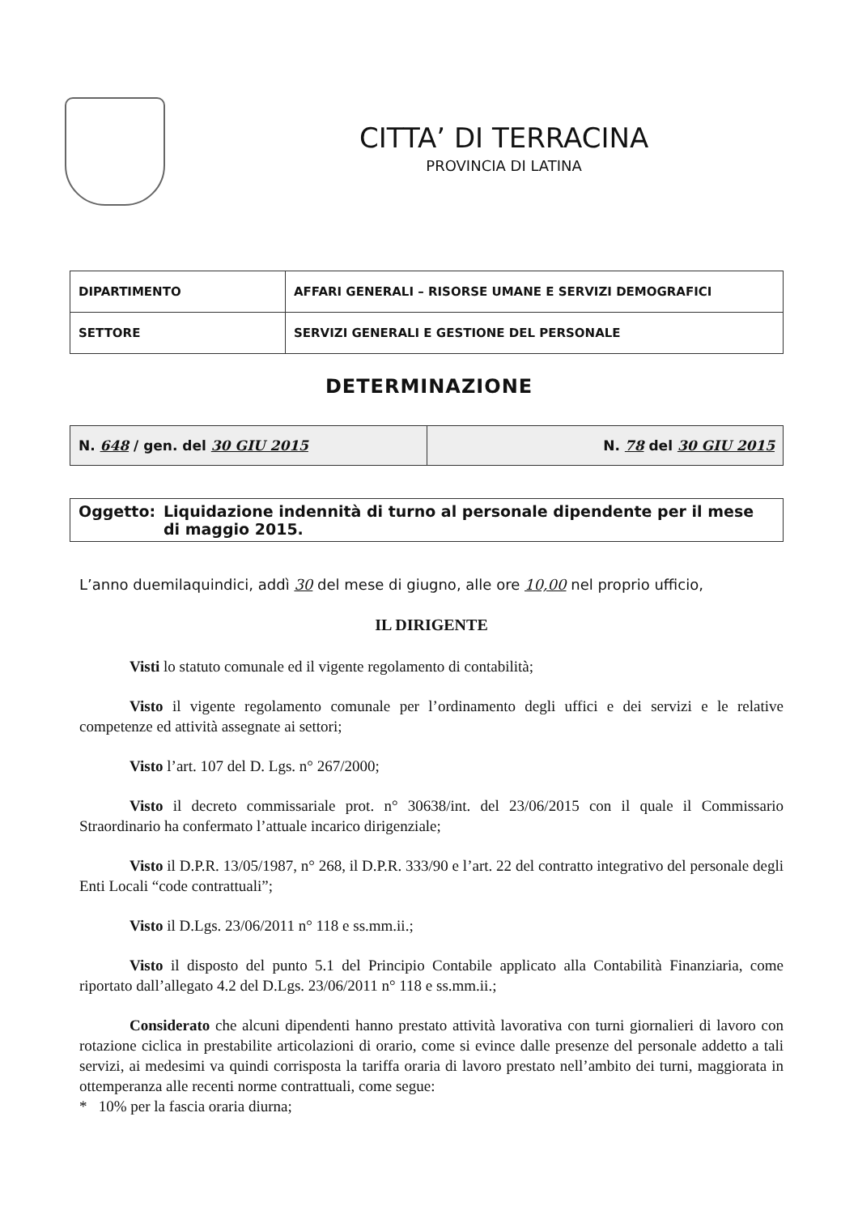CITTA’ DI TERRACINA
PROVINCIA DI LATINA
| DIPARTIMENTO | AFFARI GENERALI – RISORSE UMANE E SERVIZI DEMOGRAFICI |
| SETTORE | SERVIZI GENERALI E GESTIONE DEL PERSONALE |
DETERMINAZIONE
| N. 648 / gen. del 30 GIU 2015 | N. 78 del 30 GIU 2015 |
Oggetto: Liquidazione indennità di turno al personale dipendente per il mese
di maggio 2015.
L’anno duemilaquindici, addì 30 del mese di giugno, alle ore 10,00 nel proprio ufficio,
IL DIRIGENTE
Visti lo statuto comunale ed il vigente regolamento di contabilità;
Visto il vigente regolamento comunale per l’ordinamento degli uffici e dei servizi e le relative competenze ed attività assegnate ai settori;
Visto l’art. 107 del D. Lgs. n° 267/2000;
Visto il decreto commissariale prot. n° 30638/int. del 23/06/2015 con il quale il Commissario Straordinario ha confermato l’attuale incarico dirigenziale;
Visto il D.P.R. 13/05/1987, n° 268, il D.P.R. 333/90 e l’art. 22 del contratto integrativo del personale degli Enti Locali “code contrattuali”;
Visto il D.Lgs. 23/06/2011 n° 118 e ss.mm.ii.;
Visto il disposto del punto 5.1 del Principio Contabile applicato alla Contabilità Finanziaria, come riportato dall’allegato 4.2 del D.Lgs. 23/06/2011 n° 118 e ss.mm.ii.;
Considerato che alcuni dipendenti hanno prestato attività lavorativa con turni giornalieri di lavoro con rotazione ciclica in prestabilite articolazioni di orario, come si evince dalle presenze del personale addetto a tali servizi, ai medesimi va quindi corrisposta la tariffa oraria di lavoro prestato nell’ambito dei turni, maggiorata in ottemperanza alle recenti norme contrattuali, come segue:
* 10% per la fascia oraria diurna;